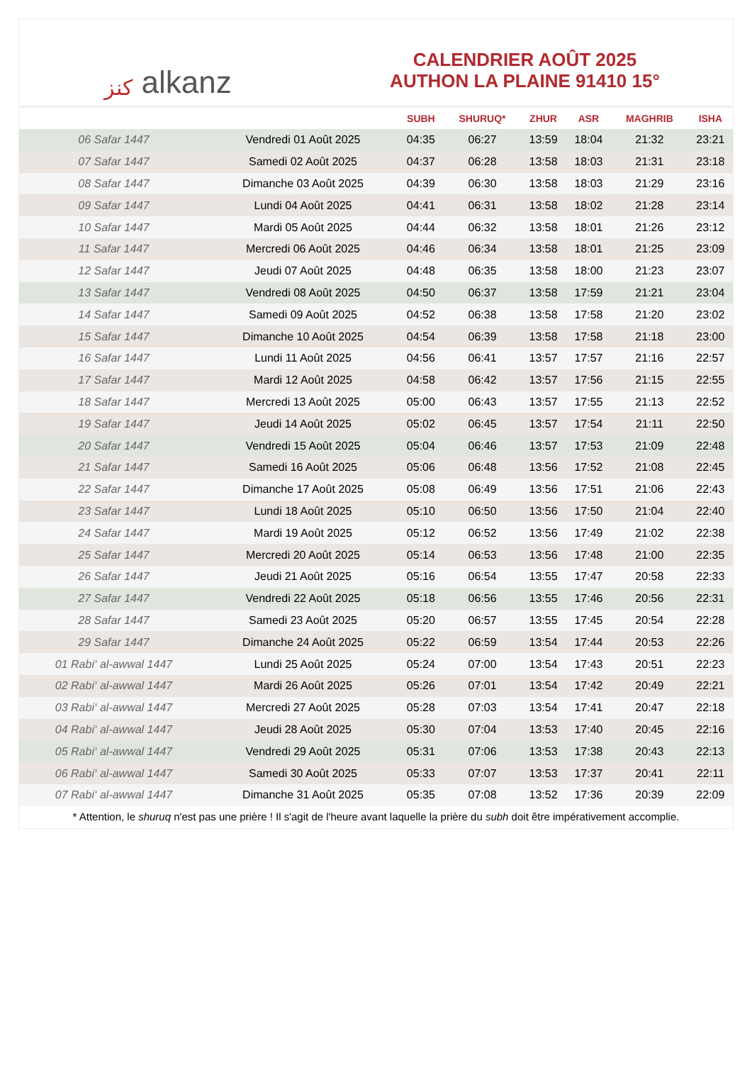كنز alkanz
CALENDRIER AOÛT 2025
AUTHON LA PLAINE 91410 15°
| | | SUBH | SHURUQ* | ZHUR | ASR | MAGHRIB | ISHA |
| --- | --- | --- | --- | --- | --- | --- | --- |
| 06 Safar 1447 | Vendredi 01 Août 2025 | 04:35 | 06:27 | 13:59 | 18:04 | 21:32 | 23:21 |
| 07 Safar 1447 | Samedi 02 Août 2025 | 04:37 | 06:28 | 13:58 | 18:03 | 21:31 | 23:18 |
| 08 Safar 1447 | Dimanche 03 Août 2025 | 04:39 | 06:30 | 13:58 | 18:03 | 21:29 | 23:16 |
| 09 Safar 1447 | Lundi 04 Août 2025 | 04:41 | 06:31 | 13:58 | 18:02 | 21:28 | 23:14 |
| 10 Safar 1447 | Mardi 05 Août 2025 | 04:44 | 06:32 | 13:58 | 18:01 | 21:26 | 23:12 |
| 11 Safar 1447 | Mercredi 06 Août 2025 | 04:46 | 06:34 | 13:58 | 18:01 | 21:25 | 23:09 |
| 12 Safar 1447 | Jeudi 07 Août 2025 | 04:48 | 06:35 | 13:58 | 18:00 | 21:23 | 23:07 |
| 13 Safar 1447 | Vendredi 08 Août 2025 | 04:50 | 06:37 | 13:58 | 17:59 | 21:21 | 23:04 |
| 14 Safar 1447 | Samedi 09 Août 2025 | 04:52 | 06:38 | 13:58 | 17:58 | 21:20 | 23:02 |
| 15 Safar 1447 | Dimanche 10 Août 2025 | 04:54 | 06:39 | 13:58 | 17:58 | 21:18 | 23:00 |
| 16 Safar 1447 | Lundi 11 Août 2025 | 04:56 | 06:41 | 13:57 | 17:57 | 21:16 | 22:57 |
| 17 Safar 1447 | Mardi 12 Août 2025 | 04:58 | 06:42 | 13:57 | 17:56 | 21:15 | 22:55 |
| 18 Safar 1447 | Mercredi 13 Août 2025 | 05:00 | 06:43 | 13:57 | 17:55 | 21:13 | 22:52 |
| 19 Safar 1447 | Jeudi 14 Août 2025 | 05:02 | 06:45 | 13:57 | 17:54 | 21:11 | 22:50 |
| 20 Safar 1447 | Vendredi 15 Août 2025 | 05:04 | 06:46 | 13:57 | 17:53 | 21:09 | 22:48 |
| 21 Safar 1447 | Samedi 16 Août 2025 | 05:06 | 06:48 | 13:56 | 17:52 | 21:08 | 22:45 |
| 22 Safar 1447 | Dimanche 17 Août 2025 | 05:08 | 06:49 | 13:56 | 17:51 | 21:06 | 22:43 |
| 23 Safar 1447 | Lundi 18 Août 2025 | 05:10 | 06:50 | 13:56 | 17:50 | 21:04 | 22:40 |
| 24 Safar 1447 | Mardi 19 Août 2025 | 05:12 | 06:52 | 13:56 | 17:49 | 21:02 | 22:38 |
| 25 Safar 1447 | Mercredi 20 Août 2025 | 05:14 | 06:53 | 13:56 | 17:48 | 21:00 | 22:35 |
| 26 Safar 1447 | Jeudi 21 Août 2025 | 05:16 | 06:54 | 13:55 | 17:47 | 20:58 | 22:33 |
| 27 Safar 1447 | Vendredi 22 Août 2025 | 05:18 | 06:56 | 13:55 | 17:46 | 20:56 | 22:31 |
| 28 Safar 1447 | Samedi 23 Août 2025 | 05:20 | 06:57 | 13:55 | 17:45 | 20:54 | 22:28 |
| 29 Safar 1447 | Dimanche 24 Août 2025 | 05:22 | 06:59 | 13:54 | 17:44 | 20:53 | 22:26 |
| 01 Rabi‘ al-awwal 1447 | Lundi 25 Août 2025 | 05:24 | 07:00 | 13:54 | 17:43 | 20:51 | 22:23 |
| 02 Rabi‘ al-awwal 1447 | Mardi 26 Août 2025 | 05:26 | 07:01 | 13:54 | 17:42 | 20:49 | 22:21 |
| 03 Rabi‘ al-awwal 1447 | Mercredi 27 Août 2025 | 05:28 | 07:03 | 13:54 | 17:41 | 20:47 | 22:18 |
| 04 Rabi‘ al-awwal 1447 | Jeudi 28 Août 2025 | 05:30 | 07:04 | 13:53 | 17:40 | 20:45 | 22:16 |
| 05 Rabi‘ al-awwal 1447 | Vendredi 29 Août 2025 | 05:31 | 07:06 | 13:53 | 17:38 | 20:43 | 22:13 |
| 06 Rabi‘ al-awwal 1447 | Samedi 30 Août 2025 | 05:33 | 07:07 | 13:53 | 17:37 | 20:41 | 22:11 |
| 07 Rabi‘ al-awwal 1447 | Dimanche 31 Août 2025 | 05:35 | 07:08 | 13:52 | 17:36 | 20:39 | 22:09 |
* Attention, le shuruq n'est pas une prière ! Il s'agit de l'heure avant laquelle la prière du subh doit être impérativement accomplie.